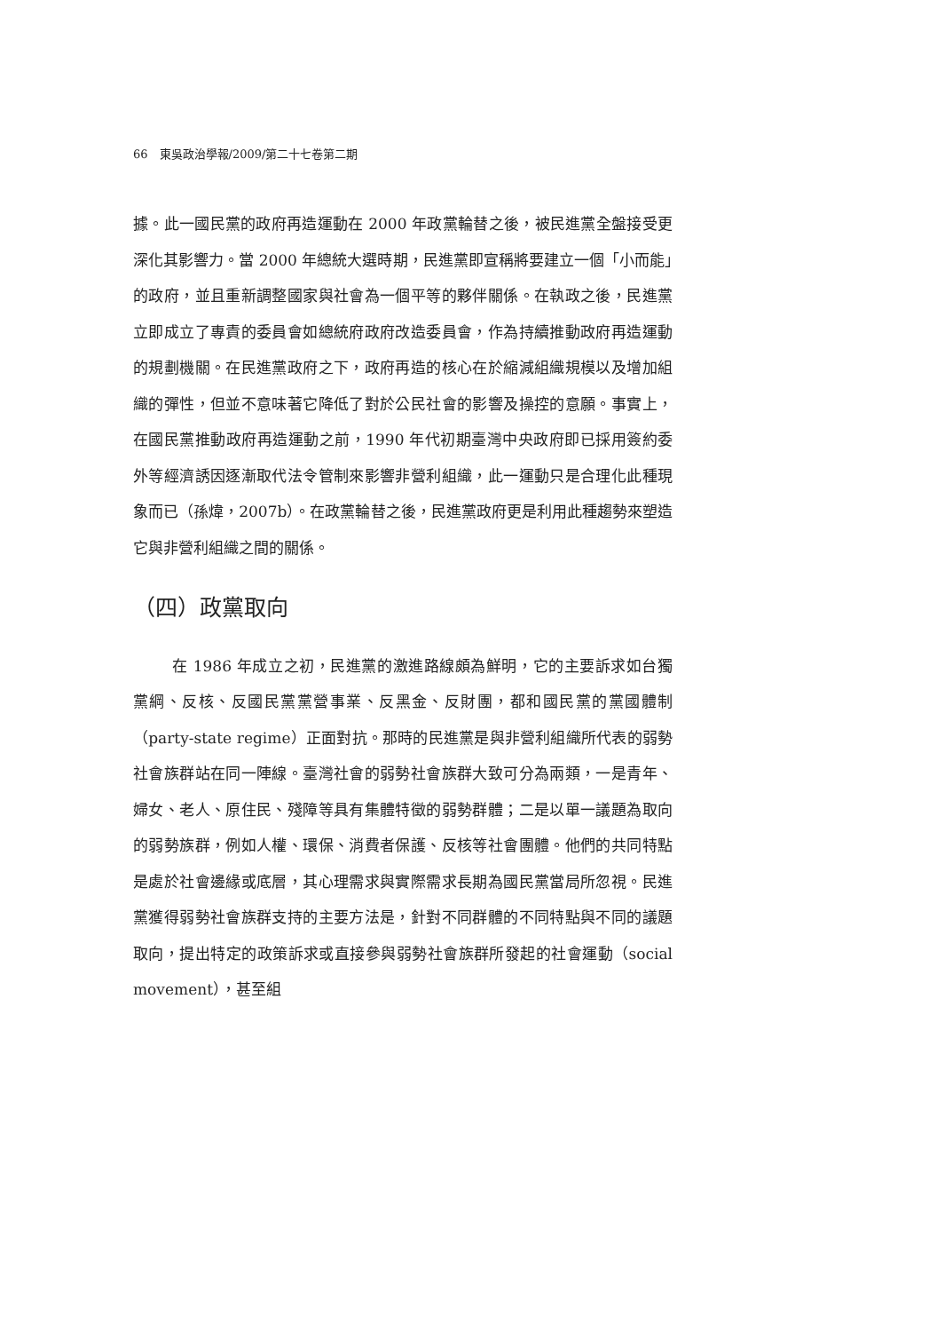66　東吳政治學報/2009/第二十七卷第二期
據。此一國民黨的政府再造運動在 2000 年政黨輪替之後，被民進黨全盤接受更深化其影響力。當 2000 年總統大選時期，民進黨即宣稱將要建立一個「小而能」的政府，並且重新調整國家與社會為一個平等的夥伴關係。在執政之後，民進黨立即成立了專責的委員會如總統府政府改造委員會，作為持續推動政府再造運動的規劃機關。在民進黨政府之下，政府再造的核心在於縮減組織規模以及增加組織的彈性，但並不意味著它降低了對於公民社會的影響及操控的意願。事實上，在國民黨推動政府再造運動之前，1990 年代初期臺灣中央政府即已採用簽約委外等經濟誘因逐漸取代法令管制來影響非營利組織，此一運動只是合理化此種現象而已（孫煒，2007b）。在政黨輪替之後，民進黨政府更是利用此種趨勢來塑造它與非營利組織之間的關係。
（四）政黨取向
在 1986 年成立之初，民進黨的激進路線頗為鮮明，它的主要訴求如台獨黨綱、反核、反國民黨黨營事業、反黑金、反財團，都和國民黨的黨國體制（party-state regime）正面對抗。那時的民進黨是與非營利組織所代表的弱勢社會族群站在同一陣線。臺灣社會的弱勢社會族群大致可分為兩類，一是青年、婦女、老人、原住民、殘障等具有集體特徵的弱勢群體；二是以單一議題為取向的弱勢族群，例如人權、環保、消費者保護、反核等社會團體。他們的共同特點是處於社會邊緣或底層，其心理需求與實際需求長期為國民黨當局所忽視。民進黨獲得弱勢社會族群支持的主要方法是，針對不同群體的不同特點與不同的議題取向，提出特定的政策訴求或直接參與弱勢社會族群所發起的社會運動（social movement），甚至組